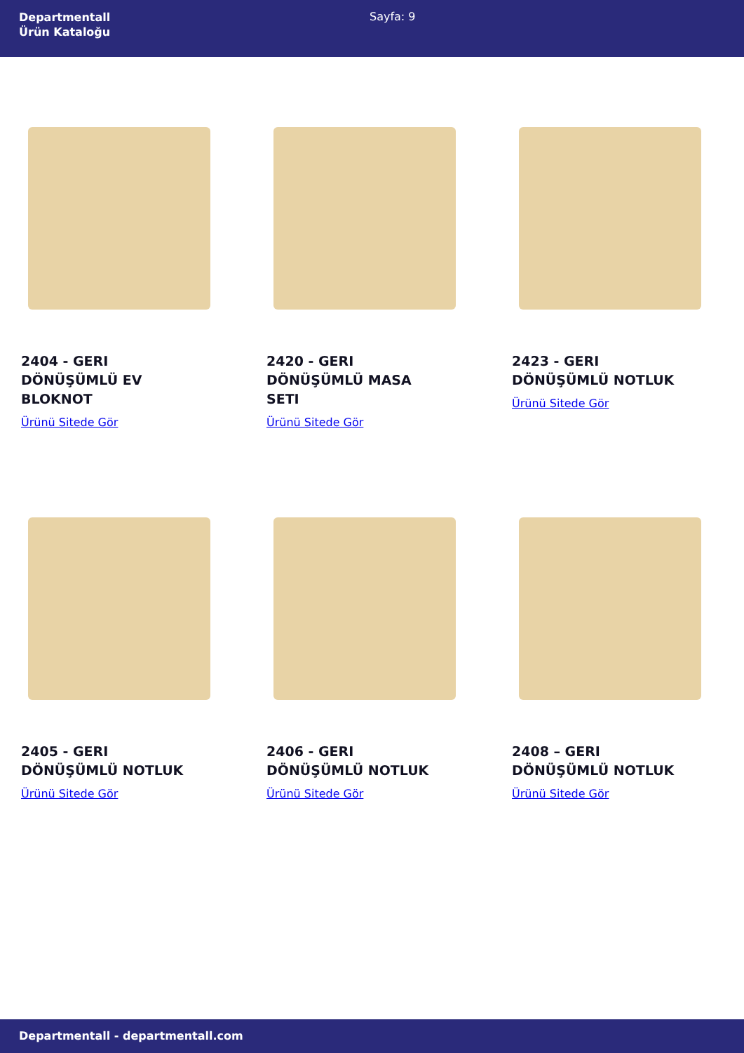Departmentall
Ürün Kataloğu
Sayfa: 9
2404 - GERI DÖNÜŞÜMLÜ EV BLOKNOT
Ürünü Sitede Gör
2420 - GERI DÖNÜŞÜMLÜ MASA SETI
Ürünü Sitede Gör
2423 - GERI DÖNÜŞÜMLÜ NOTLUK
Ürünü Sitede Gör
2405 - GERI DÖNÜŞÜMLÜ NOTLUK
Ürünü Sitede Gör
2406 - GERI DÖNÜŞÜMLÜ NOTLUK
Ürünü Sitede Gör
2408 – GERI DÖNÜŞÜMLÜ NOTLUK
Ürünü Sitede Gör
Departmentall - departmentall.com